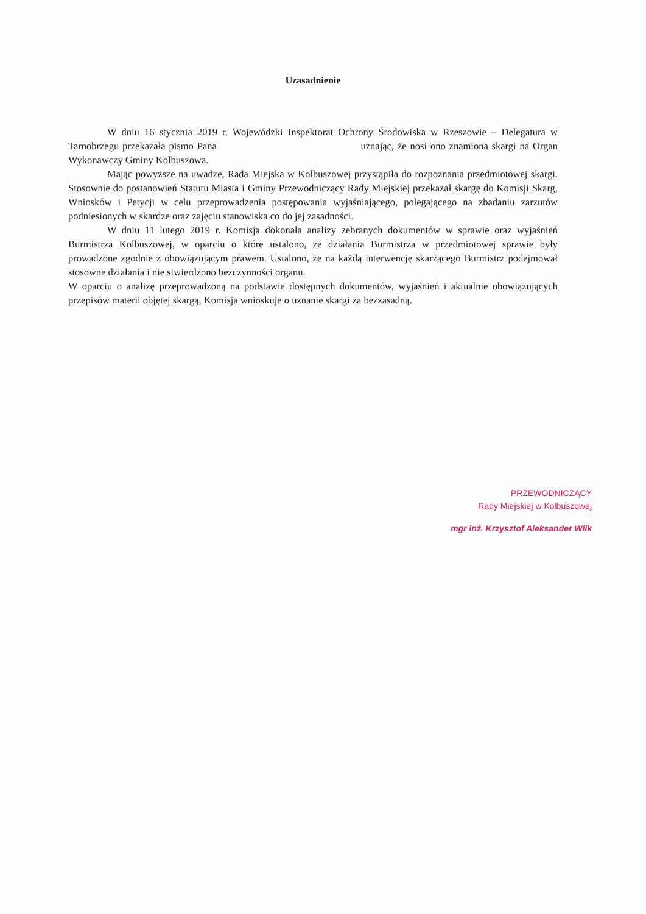Uzasadnienie
W dniu 16 stycznia 2019 r. Wojewódzki Inspektorat Ochrony Środowiska w Rzeszowie – Delegatura w Tarnobrzegu przekazała pismo Pana uznając, że nosi ono znamiona skargi na Organ Wykonawczy Gminy Kolbuszowa.
Mając powyższe na uwadze, Rada Miejska w Kolbuszowej przystąpiła do rozpoznania przedmiotowej skargi. Stosownie do postanowień Statutu Miasta i Gminy Przewodniczący Rady Miejskiej przekazał skargę do Komisji Skarg, Wniosków i Petycji w celu przeprowadzenia postępowania wyjaśniającego, polegającego na zbadaniu zarzutów podniesionych w skardze oraz zajęciu stanowiska co do jej zasadności.
W dniu 11 lutego 2019 r. Komisja dokonała analizy zebranych dokumentów w sprawie oraz wyjaśnień Burmistrza Kolbuszowej, w oparciu o które ustalono, że działania Burmistrza w przedmiotowej sprawie były prowadzone zgodnie z obowiązującym prawem. Ustalono, że na każdą interwencję skarżącego Burmistrz podejmował stosowne działania i nie stwierdzono bezczynności organu.
W oparciu o analizę przeprowadzoną na podstawie dostępnych dokumentów, wyjaśnień i aktualnie obowiązujących przepisów materii objętej skargą, Komisja wnioskuje o uznanie skargi za bezzasadną.
PRZEWODNICZĄCY
Rady Miejskiej w Kolbuszowej
mgr inż. Krzysztof Aleksander Wilk